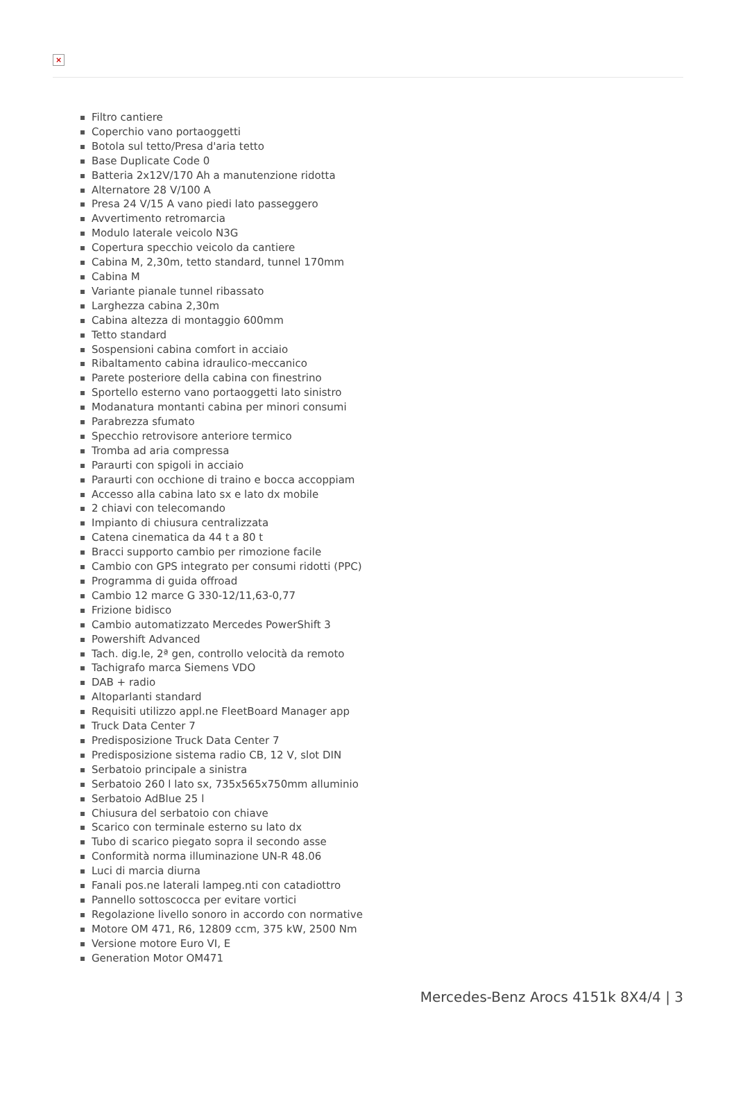×
Filtro cantiere
Coperchio vano portaoggetti
Botola sul tetto/Presa d'aria tetto
Base Duplicate Code 0
Batteria 2x12V/170 Ah a manutenzione ridotta
Alternatore 28 V/100 A
Presa 24 V/15 A vano piedi lato passeggero
Avvertimento retromarcia
Modulo laterale veicolo N3G
Copertura specchio veicolo da cantiere
Cabina M, 2,30m, tetto standard, tunnel 170mm
Cabina M
Variante pianale tunnel ribassato
Larghezza cabina 2,30m
Cabina altezza di montaggio 600mm
Tetto standard
Sospensioni cabina comfort in acciaio
Ribaltamento cabina idraulico-meccanico
Parete posteriore della cabina con finestrino
Sportello esterno vano portaoggetti lato sinistro
Modanatura montanti cabina per minori consumi
Parabrezza sfumato
Specchio retrovisore anteriore termico
Tromba ad aria compressa
Paraurti con spigoli in acciaio
Paraurti con occhione di traino e bocca accoppiam
Accesso alla cabina lato sx e lato dx mobile
2 chiavi con telecomando
Impianto di chiusura centralizzata
Catena cinematica da 44 t a 80 t
Bracci supporto cambio per rimozione facile
Cambio con GPS integrato per consumi ridotti (PPC)
Programma di guida offroad
Cambio 12 marce G 330-12/11,63-0,77
Frizione bidisco
Cambio automatizzato Mercedes PowerShift 3
Powershift Advanced
Tach. dig.le, 2ª gen, controllo velocità da remoto
Tachigrafo marca Siemens VDO
DAB + radio
Altoparlanti standard
Requisiti utilizzo appl.ne FleetBoard Manager app
Truck Data Center 7
Predisposizione Truck Data Center 7
Predisposizione sistema radio CB, 12 V, slot DIN
Serbatoio principale a sinistra
Serbatoio 260 l lato sx, 735x565x750mm alluminio
Serbatoio AdBlue 25 l
Chiusura del serbatoio con chiave
Scarico con terminale esterno su lato dx
Tubo di scarico piegato sopra il secondo asse
Conformità norma illuminazione UN-R 48.06
Luci di marcia diurna
Fanali pos.ne laterali lampeg.nti con catadiottro
Pannello sottoscocca per evitare vortici
Regolazione livello sonoro in accordo con normative
Motore OM 471, R6, 12809 ccm, 375 kW, 2500 Nm
Versione motore Euro VI, E
Generation Motor OM471
Mercedes-Benz Arocs 4151k 8X4/4 | 3